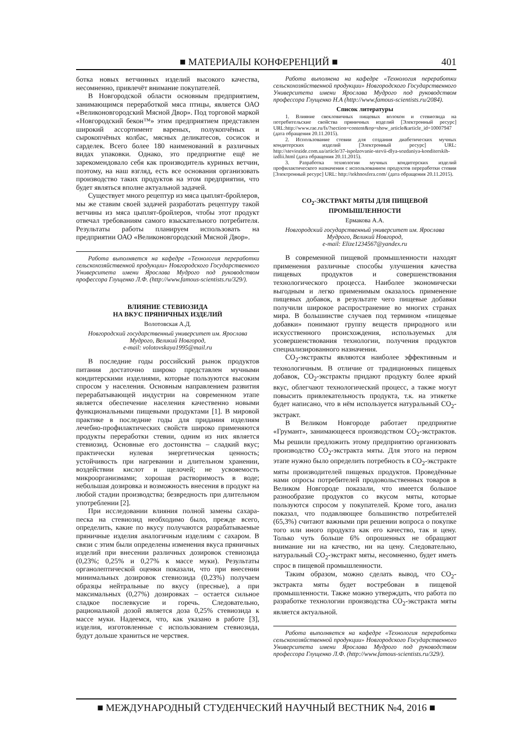■ МАТЕРИАЛЫ КОНФЕРЕНЦИЙ ■ 401
ботка новых ветчинных изделий высокого качества, несомненно, привлечёт внимание покупателей.
В Новгородской области основным предприятием, занимающимся переработкой мяса птицы, является ОАО «Великоновгородский Мясной Двор». Под торговой маркой «Новгородский бекон™» этим предприятием представлен широкий ассортимент вареных, полукопчёных и сырокопчёных колбас, мясных деликатесов, сосисок и сарделек. Всего более 180 наименований в различных видах упаковки. Однако, это предприятие ещё не зарекомендовало себя как производитель куриных ветчин, поэтому, на наш взгляд, есть все основания организовать производство таких продуктов на этом предприятии, что будет являться вполне актуальной задачей.
Существует много рецептур из мяса цыплят-бройлеров, мы же ставим своей задачей разработать рецептуру такой ветчины из мяса цыплят-бройлеров, чтобы этот продукт отвечал требованиям самого взыскательного потребителя. Результаты работы планируем использовать на предприятии ОАО «Великоновгородский Мясной Двор».
Работа выполняется на кафедре «Технология переработки сельскохозяйственной продукции» Новгородского Государственного Университета имени Ярослава Мудрого под руководством профессора Глущенко Л.Ф. (http://www.famous-scientists.ru/329/).
ВЛИЯНИЕ СТЕВИОЗИДА
НА ВКУС ПРЯНИЧНЫХ ИЗДЕЛИЙ
Волотовская А.Д.
Новгородский государственный университет им. Ярослава Мудрого, Великий Новгород,
e-mail: volotovskaya1995@mail.ru
В последние годы российский рынок продуктов питания достаточно широко представлен мучными кондитерскими изделиями, которые пользуются высоким спросом у населения. Основным направлением развития перерабатывающей индустрии на современном этапе является обеспечение населения качественно новыми функциональными пищевыми продуктами [1]. В мировой практике в последние годы для придания изделиям лечебно-профилактических свойств широко применяются продукты переработки стевии, одним из них является стевиозид. Основные его достоинства – сладкий вкус; практически нулевая энергетическая ценность; устойчивость при нагревании и длительном хранении, воздействии кислот и щелочей; не усвояемость микроорганизмами; хорошая растворимость в воде; небольшая дозировка и возможность внесения в продукт на любой стадии производства; безвредность при длительном употреблении [2].
При исследовании влияния полной замены сахара-песка на стевиозид необходимо было, прежде всего, определить, какие по вкусу получаются разрабатываемые пряничные изделия аналогичным изделиям с сахаром. В связи с этим были определены изменения вкуса пряничных изделий при внесении различных дозировок стевиозида (0,23%; 0,25% и 0,27% к массе муки). Результаты органолептической оценки показали, что при внесении минимальных дозировок стевиозида (0,23%) получаем образцы нейтральные по вкусу (пресные), а при максимальных (0,27%) дозировках – остается сильное сладкое послевкусие и горечь. Следовательно, рациональной дозой является доза 0,25% стевиозида к массе муки. Надеемся, что, как указано в работе [3], изделия, изготовленные с использованием стевиозида, будут дольше храниться не черствея.
Работа выполнена на кафедре «Технология переработки сельскохозяйственной продукции» Новгородского Государственного Университета имени Ярослава Мудрого под руководством профессора Глущенко Н.А (http://www.famous-scientists.ru/2084).
Список литературы
1. Влияние свекловичных пищевых волокон и стевиозида на потребительские свойства пряничных изделий [Электронный ресурс] URL:http://www.rae.ru/fs/?section=content&op=show_article&article_id=10007947 (дата обращения 20.11.2015).
2. Использование стевии для создания диабетических мучных кондитерских изделий [Электронный ресурс] URL: http://steviozide.com.ua/article/37-ispolzovanie-stevii-dlya-sozdaniya-konditerskih-izdlii.html (дата обращения 20.11.2015).
3. Разработка технологии мучных кондитерских изделий профилактического назначения с использованием продуктов переработки стевии [Электронный ресурс] URL: http://tekhnosfera.com/ (дата обращения 20.11.2015).
CO<sub>2</sub>-ЭКСТРАКТ МЯТЫ ДЛЯ ПИЩЕВОЙ ПРОМЫШЛЕННОСТИ
Ермакова А.А.
Новгородский государственный университет им. Ярослава Мудрого, Великий Новгород,
e-mail: Elize1234567@yandex.ru
В современной пищевой промышленности находят применения различные способы улучшения качества пищевых продуктов и совершенствования технологического процесса. Наиболее экономически выгодным и легко применимым оказалось применение пищевых добавок, в результате чего пищевые добавки получили широкое распространение во многих странах мира. В большинстве случаев под термином «пищевые добавки» понимают группу веществ природного или искусственного происхождения, используемых для усовершенствования технологии, получения продуктов специализированного назначения.
CO<sub>2</sub>-экстракты являются наиболее эффективным и технологичным. В отличие от традиционных пищевых добавок, CO<sub>2</sub>-экстракты придают продукту более яркий вкус, облегчают технологический процесс, а также могут повысить привлекательность продукта, т.к. на этикетке будет написано, что в нём используется натуральный CO<sub>2</sub>-экстракт.
В Великом Новгороде работает предприятие «Грумант», занимающееся производством CO<sub>2</sub>-экстрактов. Мы решили предложить этому предприятию организовать производство CO<sub>2</sub>-экстракта мяты. Для этого на первом этапе нужно было определить потребность в CO<sub>2</sub>-экстракте мяты производителей пищевых продуктов. Проведённые нами опросы потребителей продовольственных товаров в Великом Новгороде показали, что имеется большое разнообразие продуктов со вкусом мяты, которые пользуются спросом у покупателей. Кроме того, анализ показал, что подавляющее большинство потребителей (65,3%) считают важными при решении вопроса о покупке того или иного продукта как его качество, так и цену. Только чуть больше 6% опрошенных не обращают внимание ни на качество, ни на цену. Следовательно, натуральный CO<sub>2</sub>-экстракт мяты, несомненно, будет иметь спрос в пищевой промышленности.
Таким образом, можно сделать вывод, что CO<sub>2</sub>-экстракта мяты будет востребован в пищевой промышленности. Также можно утверждать, что работа по разработке технологии производства CO<sub>2</sub>-экстракта мяты является актуальной.
Работа выполняется на кафедре «Технология переработки сельскохозяйственной продукции» Новгородского Государственного Университета имени Ярослава Мудрого под руководством профессора Глущенко Л.Ф. (http://www.famous-scientists.ru/329/).
■ МЕЖДУНАРОДНЫЙ СТУДЕНЧЕСКИЙ НАУЧНЫЙ ВЕСТНИК №4, 2016 ■